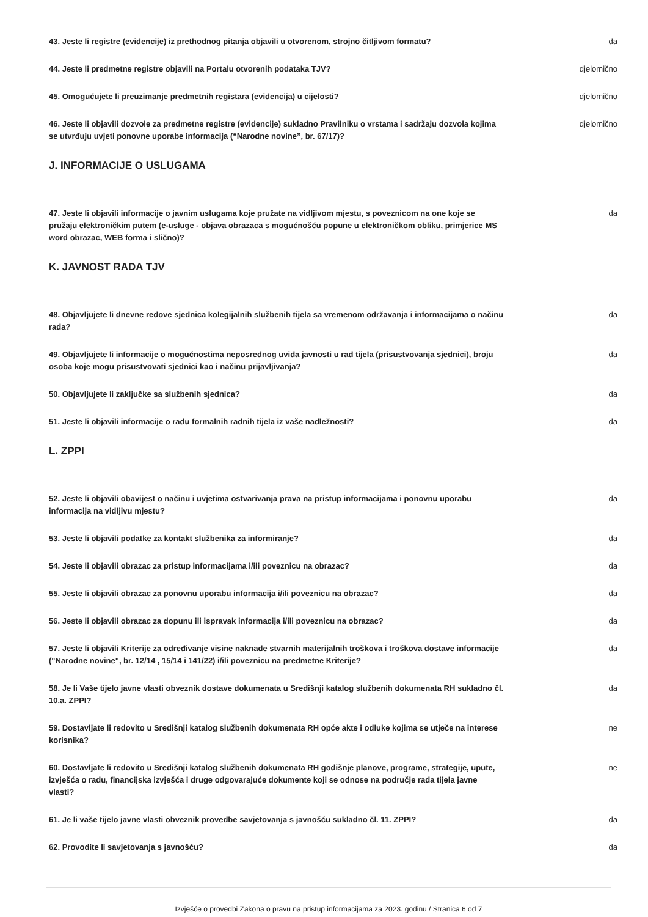43. Jeste li registre (evidencije) iz prethodnog pitanja objavili u otvorenom, strojno čitljivom formatu?
da
44. Jeste li predmetne registre objavili na Portalu otvorenih podataka TJV? djelomično
45. Omogućujete li preuzimanje predmetnih registara (evidencija) u cijelosti? djelomično
46. Jeste li objavili dozvole za predmetne registre (evidencije) sukladno Pravilniku o vrstama i sadržaju dozvola kojima se utvrđuju uvjeti ponovne uporabe informacija (“Narodne novine”, br. 67/17)?
djelomično
J. INFORMACIJE O USLUGAMA
47. Jeste li objavili informacije o javnim uslugama koje pružate na vidljivom mjestu, s poveznicom na one koje se pružaju elektroničkim putem (e-usluge - objava obrazaca s mogućnošću popune u elektroničkom obliku, primjerice MS word obrazac, WEB forma i slično)?
da
K. JAVNOST RADA TJV
48. Objavljujete li dnevne redove sjednica kolegijalnih službenih tijela sa vremenom održavanja i informacijama o načinu rada?
da
49. Objavljujete li informacije o mogućnostima neposrednog uvida javnosti u rad tijela (prisustvovanja sjednici), broju osoba koje mogu prisustvovati sjednici kao i načinu prijavljivanja?
da
50. Objavljujete li zaključke sa službenih sjednica? da
51. Jeste li objavili informacije o radu formalnih radnih tijela iz vaše nadležnosti? da
L. ZPPI
52. Jeste li objavili obavijest o načinu i uvjetima ostvarivanja prava na pristup informacijama i ponovnu uporabu informacija na vidljivu mjestu?
da
53. Jeste li objavili podatke za kontakt službenika za informiranje? da
54. Jeste li objavili obrazac za pristup informacijama i/ili poveznicu na obrazac? da
55. Jeste li objavili obrazac za ponovnu uporabu informacija i/ili poveznicu na obrazac? da
56. Jeste li objavili obrazac za dopunu ili ispravak informacija i/ili poveznicu na obrazac? da
57. Jeste li objavili Kriterije za određivanje visine naknade stvarnih materijalnih troškova i troškova dostave informacije ("Narodne novine", br. 12/14 , 15/14 i 141/22) i/ili poveznicu na predmetne Kriterije?
da
58. Je li Vaše tijelo javne vlasti obveznik dostave dokumenata u Središnji katalog službenih dokumenata RH sukladno čl. 10.a. ZPPI?
da
59. Dostavljate li redovito u Središnji katalog službenih dokumenata RH opće akte i odluke kojima se utječe na interese korisnika?
ne
60. Dostavljate li redovito u Središnji katalog službenih dokumenata RH godišnje planove, programe, strategije, upute, izvješća o radu, financijska izvješća i druge odgovarajuće dokumente koji se odnose na područje rada tijela javne vlasti?
ne
61. Je li vaše tijelo javne vlasti obveznik provedbe savjetovanja s javnošću sukladno čl. 11. ZPPI?
da
62. Provodite li savjetovanja s javnošću? da
Izvješće o provedbi Zakona o pravu na pristup informacijama za 2023. godinu / Stranica 6 od 7